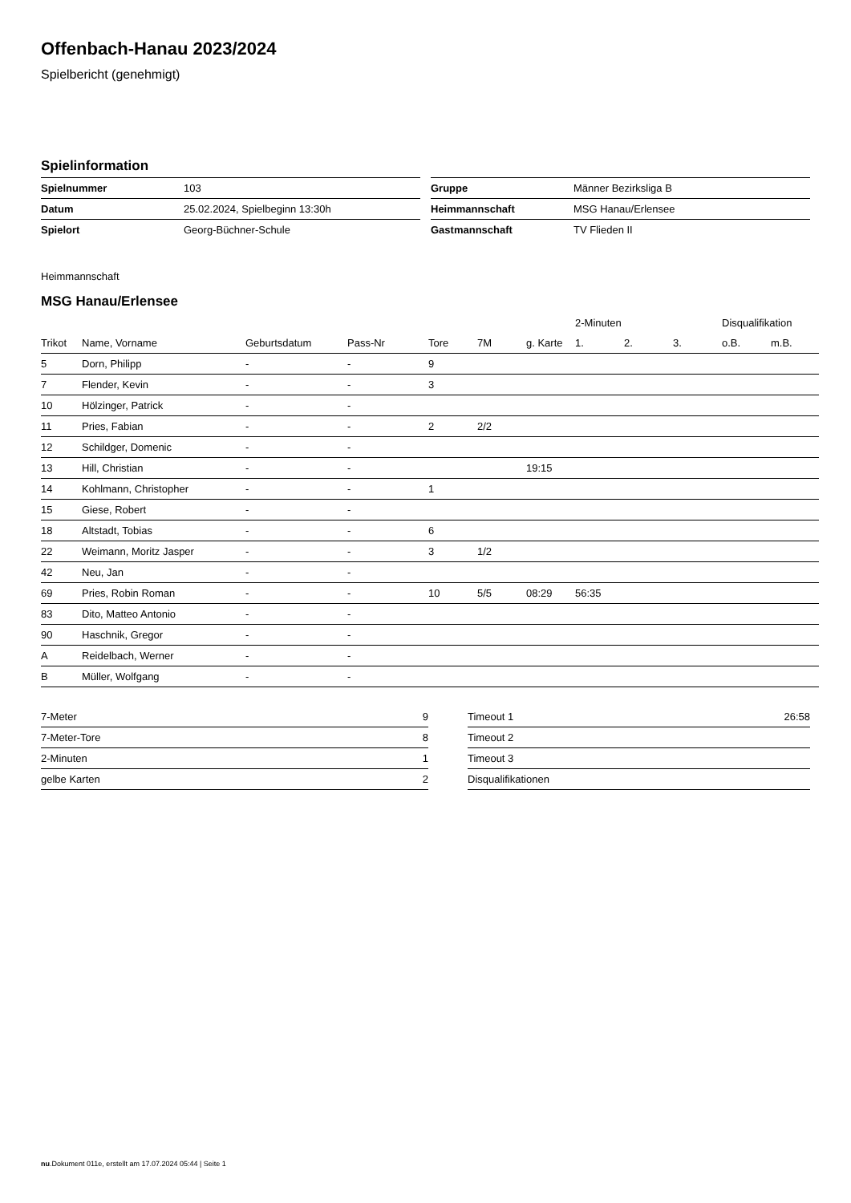Offenbach-Hanau 2023/2024
Spielbericht (genehmigt)
Spielinformation
| Spielnummer | 103 |
| Datum | 25.02.2024, Spielbeginn 13:30h |
| Spielort | Georg-Büchner-Schule |
| Gruppe | Männer Bezirksliga B |
| Heimmannschaft | MSG Hanau/Erlensee |
| Gastmannschaft | TV Flieden II |
Heimmannschaft
MSG Hanau/Erlensee
| | | | | | | | 2-Minuten | | | Disqualifikation | |
| --- | --- | --- | --- | --- | --- | --- | --- | --- | --- | --- | --- |
| Trikot | Name, Vorname | Geburtsdatum | Pass-Nr | Tore | 7M | g. Karte | 1. | 2. | 3. | o.B. | m.B. |
| 5 | Dorn, Philipp | - | - | 9 | | | | | | | |
| 7 | Flender, Kevin | - | - | 3 | | | | | | | |
| 10 | Hölzinger, Patrick | - | - | | | | | | | | |
| 11 | Pries, Fabian | - | - | 2 | 2/2 | | | | | | |
| 12 | Schildger, Domenic | - | - | | | | | | | | |
| 13 | Hill, Christian | - | - | | | 19:15 | | | | | |
| 14 | Kohlmann, Christopher | - | - | 1 | | | | | | | |
| 15 | Giese, Robert | - | - | | | | | | | | |
| 18 | Altstadt, Tobias | - | - | 6 | | | | | | | |
| 22 | Weimann, Moritz Jasper | - | - | 3 | 1/2 | | | | | | |
| 42 | Neu, Jan | - | - | | | | | | | | |
| 69 | Pries, Robin Roman | - | - | 10 | 5/5 | 08:29 | 56:35 | | | | |
| 83 | Dito, Matteo Antonio | - | - | | | | | | | | |
| 90 | Haschnik, Gregor | - | - | | | | | | | | |
| A | Reidelbach, Werner | - | - | | | | | | | | |
| B | Müller, Wolfgang | - | - | | | | | | | | |
| 7-Meter | 9 |
| 7-Meter-Tore | 8 |
| 2-Minuten | 1 |
| gelbe Karten | 2 |
| Timeout 1 | 26:58 |
| Timeout 2 | |
| Timeout 3 | |
| Disqualifikationen | |
nu.Dokument 011e, erstellt am 17.07.2024 05:44 | Seite 1